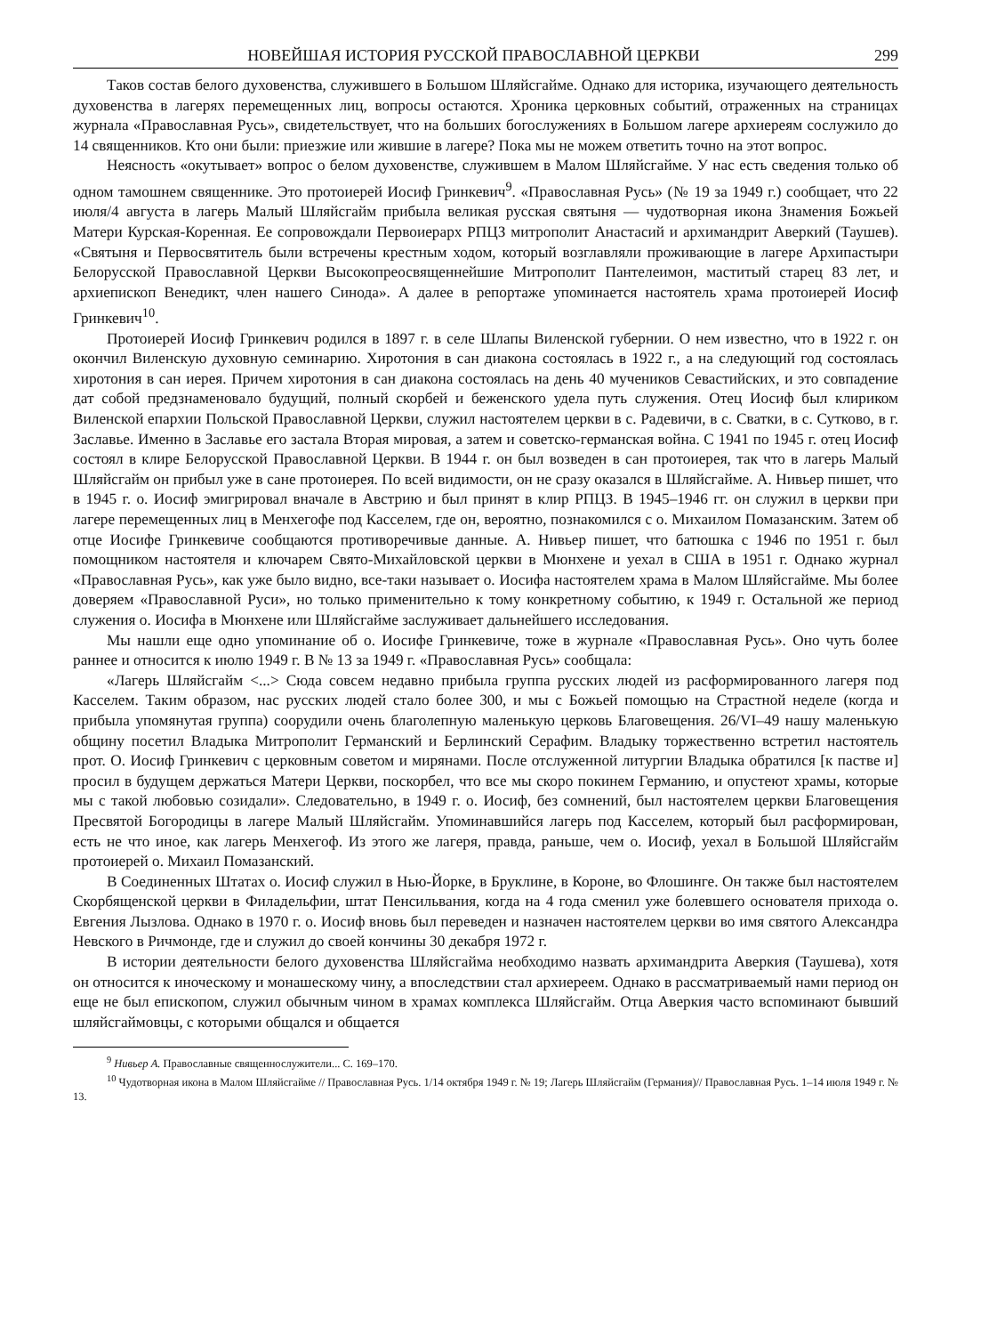НОВЕЙШАЯ ИСТОРИЯ РУССКОЙ ПРАВОСЛАВНОЙ ЦЕРКВИ 299
Таков состав белого духовенства, служившего в Большом Шляйсгайме. Однако для историка, изучающего деятельность духовенства в лагерях перемещенных лиц, вопросы остаются. Хроника церковных событий, отраженных на страницах журнала «Православная Русь», свидетельствует, что на больших богослужениях в Большом лагере архиереям сослужило до 14 священников. Кто они были: приезжие или жившие в лагере? Пока мы не можем ответить точно на этот вопрос.
Неясность «окутывает» вопрос о белом духовенстве, служившем в Малом Шляйсгайме. У нас есть сведения только об одном тамошнем священнике. Это протоиерей Иосиф Гринкевич<sup>9</sup>. «Православная Русь» (№ 19 за 1949 г.) сообщает, что 22 июля/4 августа в лагерь Малый Шляйсгайм прибыла великая русская святыня — чудотворная икона Знамения Божьей Матери Курская-Коренная. Ее сопровождали Первоиерарх РПЦЗ митрополит Анастасий и архимандрит Аверкий (Таушев). «Святыня и Первосвятитель были встречены крестным ходом, который возглавляли проживающие в лагере Архипастыри Белорусской Православной Церкви Высокопреосвященнейшие Митрополит Пантелеимон, маститый старец 83 лет, и архиепископ Венедикт, член нашего Синода». А далее в репортаже упоминается настоятель храма протоиерей Иосиф Гринкевич<sup>10</sup>.
Протоиерей Иосиф Гринкевич родился в 1897 г. в селе Шлапы Виленской губернии. О нем известно, что в 1922 г. он окончил Виленскую духовную семинарию. Хиротония в сан диакона состоялась в 1922 г., а на следующий год состоялась хиротония в сан иерея. Причем хиротония в сан диакона состоялась на день 40 мучеников Севастийских, и это совпадение дат собой предзнаменовало будущий, полный скорбей и беженского удела путь служения. Отец Иосиф был клириком Виленской епархии Польской Православной Церкви, служил настоятелем церкви в с. Радевичи, в с. Сватки, в с. Сутково, в г. Заславье. Именно в Заславье его застала Вторая мировая, а затем и советско-германская война. С 1941 по 1945 г. отец Иосиф состоял в клире Белорусской Православной Церкви. В 1944 г. он был возведен в сан протоиерея, так что в лагерь Малый Шляйсгайм он прибыл уже в сане протоиерея. По всей видимости, он не сразу оказался в Шляйсгайме. А. Нивьер пишет, что в 1945 г. о. Иосиф эмигрировал вначале в Австрию и был принят в клир РПЦЗ. В 1945–1946 гг. он служил в церкви при лагере перемещенных лиц в Менхегофе под Касселем, где он, вероятно, познакомился с о. Михаилом Помазанским. Затем об отце Иосифе Гринкевиче сообщаются противоречивые данные. А. Нивьер пишет, что батюшка с 1946 по 1951 г. был помощником настоятеля и ключарем Свято-Михайловской церкви в Мюнхене и уехал в США в 1951 г. Однако журнал «Православная Русь», как уже было видно, все-таки называет о. Иосифа настоятелем храма в Малом Шляйсгайме. Мы более доверяем «Православной Руси», но только применительно к тому конкретному событию, к 1949 г. Остальной же период служения о. Иосифа в Мюнхене или Шляйсгайме заслуживает дальнейшего исследования.
Мы нашли еще одно упоминание об о. Иосифе Гринкевиче, тоже в журнале «Православная Русь». Оно чуть более раннее и относится к июлю 1949 г. В № 13 за 1949 г. «Православная Русь» сообщала:
«Лагерь Шляйсгайм <...> Сюда совсем недавно прибыла группа русских людей из расформированного лагеря под Касселем. Таким образом, нас русских людей стало более 300, и мы с Божьей помощью на Страстной неделе (когда и прибыла упомянутая группа) соорудили очень благолепную маленькую церковь Благовещения. 26/VI–49 нашу маленькую общину посетил Владыка Митрополит Германский и Берлинский Серафим. Владыку торжественно встретил настоятель прот. О. Иосиф Гринкевич с церковным советом и мирянами. После отслуженной литургии Владыка обратился [к пастве и] просил в будущем держаться Матери Церкви, поскорбел, что все мы скоро покинем Германию, и опустеют храмы, которые мы с такой любовью созидали». Следовательно, в 1949 г. о. Иосиф, без сомнений, был настоятелем церкви Благовещения Пресвятой Богородицы в лагере Малый Шляйсгайм. Упоминавшийся лагерь под Касселем, который был расформирован, есть не что иное, как лагерь Менхегоф. Из этого же лагеря, правда, раньше, чем о. Иосиф, уехал в Большой Шляйсгайм протоиерей о. Михаил Помазанский.
В Соединенных Штатах о. Иосиф служил в Нью-Йорке, в Бруклине, в Короне, во Флошинге. Он также был настоятелем Скорбященской церкви в Филадельфии, штат Пенсильвания, когда на 4 года сменил уже болевшего основателя прихода о. Евгения Лызлова. Однако в 1970 г. о. Иосиф вновь был переведен и назначен настоятелем церкви во имя святого Александра Невского в Ричмонде, где и служил до своей кончины 30 декабря 1972 г.
В истории деятельности белого духовенства Шляйсгайма необходимо назвать архимандрита Аверкия (Таушева), хотя он относится к иноческому и монашескому чину, а впоследствии стал архиереем. Однако в рассматриваемый нами период он еще не был епископом, служил обычным чином в храмах комплекса Шляйсгайм. Отца Аверкия часто вспоминают бывший шляйсгаймовцы, с которыми общался и общается
<sup>9</sup> Нивьер А. Православные священнослужители... С. 169–170.
<sup>10</sup> Чудотворная икона в Малом Шляйсгайме // Православная Русь. 1/14 октября 1949 г. № 19; Лагерь Шляйсгайм (Германия)// Православная Русь. 1–14 июля 1949 г. № 13.